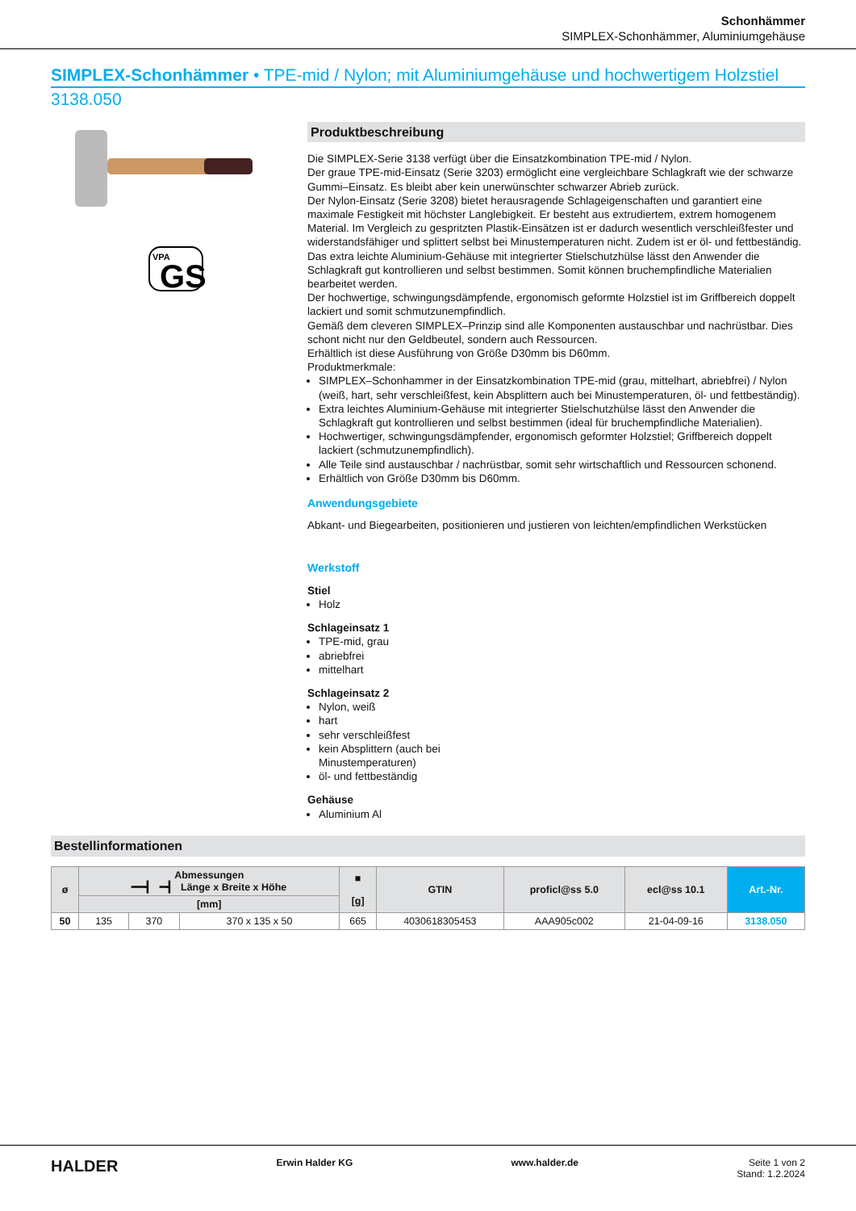Schonhämmer
SIMPLEX-Schonhämmer, Aluminiumgehäuse
SIMPLEX-Schonhämmer • TPE-mid / Nylon; mit Aluminiumgehäuse und hochwertigem Holzstiel
3138.050
VPA
GS
Produktbeschreibung
Die SIMPLEX-Serie 3138 verfügt über die Einsatzkombination TPE-mid / Nylon.
Der graue TPE-mid-Einsatz (Serie 3203) ermöglicht eine vergleichbare Schlagkraft wie der schwarze Gummi–Einsatz. Es bleibt aber kein unerwünschter schwarzer Abrieb zurück.
Der Nylon-Einsatz (Serie 3208) bietet herausragende Schlageigenschaften und garantiert eine maximale Festigkeit mit höchster Langlebigkeit. Er besteht aus extrudiertem, extrem homogenem Material. Im Vergleich zu gespritzten Plastik-Einsätzen ist er dadurch wesentlich verschleißfester und widerstandsfähiger und splittert selbst bei Minustemperaturen nicht. Zudem ist er öl- und fettbeständig.
Das extra leichte Aluminium-Gehäuse mit integrierter Stielschutzhülse lässt den Anwender die Schlagkraft gut kontrollieren und selbst bestimmen. Somit können bruchempfindliche Materialien bearbeitet werden.
Der hochwertige, schwingungsdämpfende, ergonomisch geformte Holzstiel ist im Griffbereich doppelt lackiert und somit schmutzunempfindlich.
Gemäß dem cleveren SIMPLEX–Prinzip sind alle Komponenten austauschbar und nachrüstbar. Dies schont nicht nur den Geldbeutel, sondern auch Ressourcen.
Erhältlich ist diese Ausführung von Größe D30mm bis D60mm.
Produktmerkmale:
SIMPLEX–Schonhammer in der Einsatzkombination TPE-mid (grau, mittelhart, abriebfrei) / Nylon (weiß, hart, sehr verschleißfest, kein Absplittern auch bei Minustemperaturen, öl- und fettbeständig).
Extra leichtes Aluminium-Gehäuse mit integrierter Stielschutzhülse lässt den Anwender die Schlagkraft gut kontrollieren und selbst bestimmen (ideal für bruchempfindliche Materialien).
Hochwertiger, schwingungsdämpfender, ergonomisch geformter Holzstiel; Griffbereich doppelt lackiert (schmutzunempfindlich).
Alle Teile sind austauschbar / nachrüstbar, somit sehr wirtschaftlich und Ressourcen schonend.
Erhältlich von Größe D30mm bis D60mm.
Anwendungsgebiete
Abkant- und Biegearbeiten, positionieren und justieren von leichten/empfindlichen Werkstücken
Werkstoff
Stiel
Holz
Schlageinsatz 1
TPE-mid, grau
abriebfrei
mittelhart
Schlageinsatz 2
Nylon, weiß
hart
sehr verschleißfest
kein Absplittern (auch bei
Minustemperaturen)
öl- und fettbeständig
Gehäuse
Aluminium Al
Bestellinformationen
| ø | Abmessungen ━━┫ ━┫ Länge x Breite x Höhe | | | ■ [g] | GTIN | proficl@ss 5.0 | ecl@ss 10.1 | Art.-Nr. |
| --- | --- | --- | --- | --- | --- | --- | --- | --- |
| | [mm] | | | | | | | |
| 50 | 135 | 370 | 370 x 135 x 50 | 665 | 4030618305453 | AAA905c002 | 21-04-09-16 | 3138.050 |
HALDER Erwin Halder KG www.halder.de Seite 1 von 2
Stand: 1.2.2024